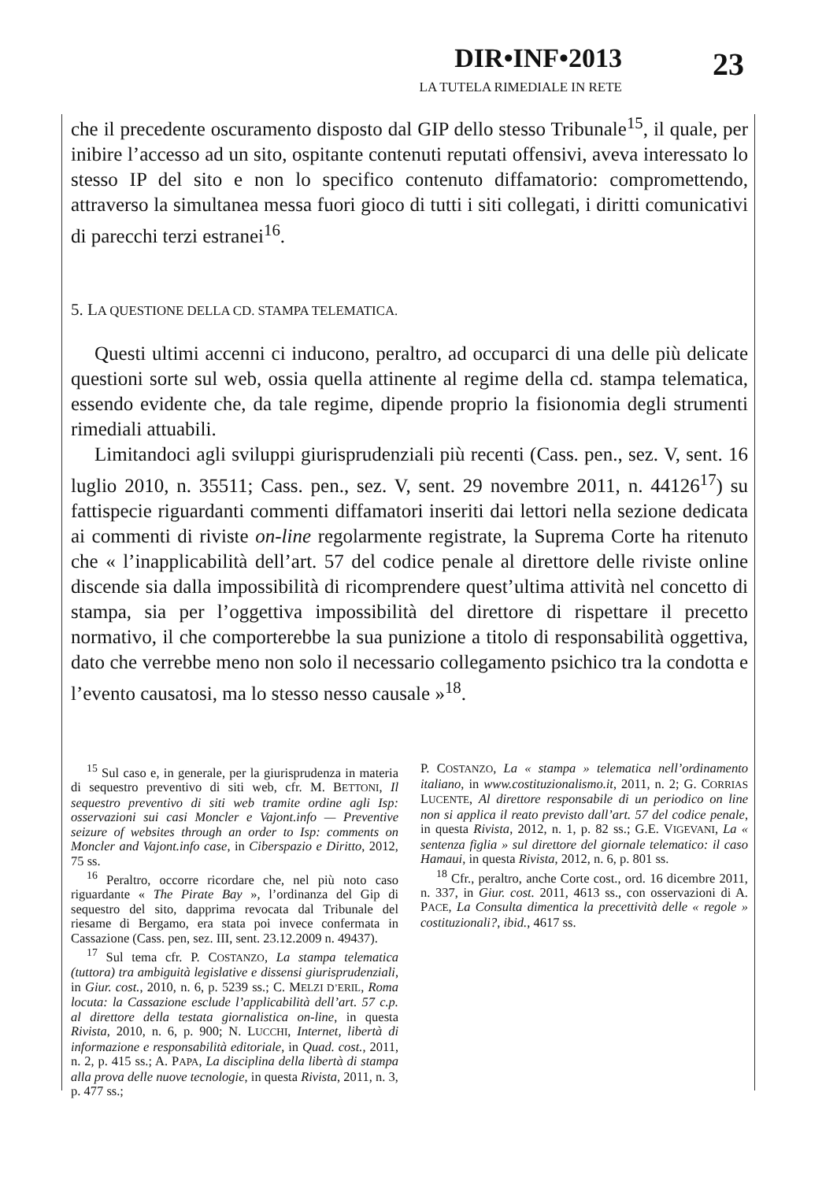DIR•INF•2013
LA TUTELA RIMEDIALE IN RETE
23
che il precedente oscuramento disposto dal GIP dello stesso Tribunale<sup>15</sup>, il quale, per inibire l’accesso ad un sito, ospitante contenuti reputati offensivi, aveva interessato lo stesso IP del sito e non lo specifico contenuto diffamatorio: compromettendo, attraverso la simultanea messa fuori gioco di tutti i siti collegati, i diritti comunicativi di parecchi terzi estranei<sup>16</sup>.
5. LA QUESTIONE DELLA CD. STAMPA TELEMATICA.
Questi ultimi accenni ci inducono, peraltro, ad occuparci di una delle più delicate questioni sorte sul web, ossia quella attinente al regime della cd. stampa telematica, essendo evidente che, da tale regime, dipende proprio la fisionomia degli strumenti rimediali attuabili.
Limitandoci agli sviluppi giurisprudenziali più recenti (Cass. pen., sez. V, sent. 16 luglio 2010, n. 35511; Cass. pen., sez. V, sent. 29 novembre 2011, n. 44126<sup>17</sup>) su fattispecie riguardanti commenti diffamatori inseriti dai lettori nella sezione dedicata ai commenti di riviste on-line regolarmente registrate, la Suprema Corte ha ritenuto che « l’inapplicabilità dell’art. 57 del codice penale al direttore delle riviste online discende sia dalla impossibilità di ricomprendere quest’ultima attività nel concetto di stampa, sia per l’oggettiva impossibilità del direttore di rispettare il precetto normativo, il che comporterebbe la sua punizione a titolo di responsabilità oggettiva, dato che verrebbe meno non solo il necessario collegamento psichico tra la condotta e l’evento causatosi, ma lo stesso nesso causale »<sup>18</sup>.
<sup>15</sup> Sul caso e, in generale, per la giurisprudenza in materia di sequestro preventivo di siti web, cfr. M. BETTONI, Il sequestro preventivo di siti web tramite ordine agli Isp: osservazioni sui casi Moncler e Vajont.info — Preventive seizure of websites through an order to Isp: comments on Moncler and Vajont.info case, in Ciberspazio e Diritto, 2012, 75 ss.
<sup>16</sup> Peraltro, occorre ricordare che, nel più noto caso riguardante « The Pirate Bay », l’ordinanza del Gip di sequestro del sito, dapprima revocata dal Tribunale del riesame di Bergamo, era stata poi invece confermata in Cassazione (Cass. pen, sez. III, sent. 23.12.2009 n. 49437).
<sup>17</sup> Sul tema cfr. P. COSTANZO, La stampa telematica (tuttora) tra ambiguità legislative e dissensi giurisprudenziali, in Giur. cost., 2010, n. 6, p. 5239 ss.; C. MELZI D’ERIL, Roma locuta: la Cassazione esclude l’applicabilità dell’art. 57 c.p. al direttore della testata giornalistica on-line, in questa Rivista, 2010, n. 6, p. 900; N. LUCCHI, Internet, libertà di informazione e responsabilità editoriale, in Quad. cost., 2011, n. 2, p. 415 ss.; A. PAPA, La disciplina della libertà di stampa alla prova delle nuove tecnologie, in questa Rivista, 2011, n. 3, p. 477 ss.;
P. COSTANZO, La « stampa » telematica nell’ordinamento italiano, in www.costituzionalismo.it, 2011, n. 2; G. CORRIAS LUCENTE, Al direttore responsabile di un periodico on line non si applica il reato previsto dall’art. 57 del codice penale, in questa Rivista, 2012, n. 1, p. 82 ss.; G.E. VIGEVANI, La « sentenza figlia » sul direttore del giornale telematico: il caso Hamaui, in questa Rivista, 2012, n. 6, p. 801 ss.
<sup>18</sup> Cfr., peraltro, anche Corte cost., ord. 16 dicembre 2011, n. 337, in Giur. cost. 2011, 4613 ss., con osservazioni di A. PACE, La Consulta dimentica la precettività delle « regole » costituzionali?, ibid., 4617 ss.